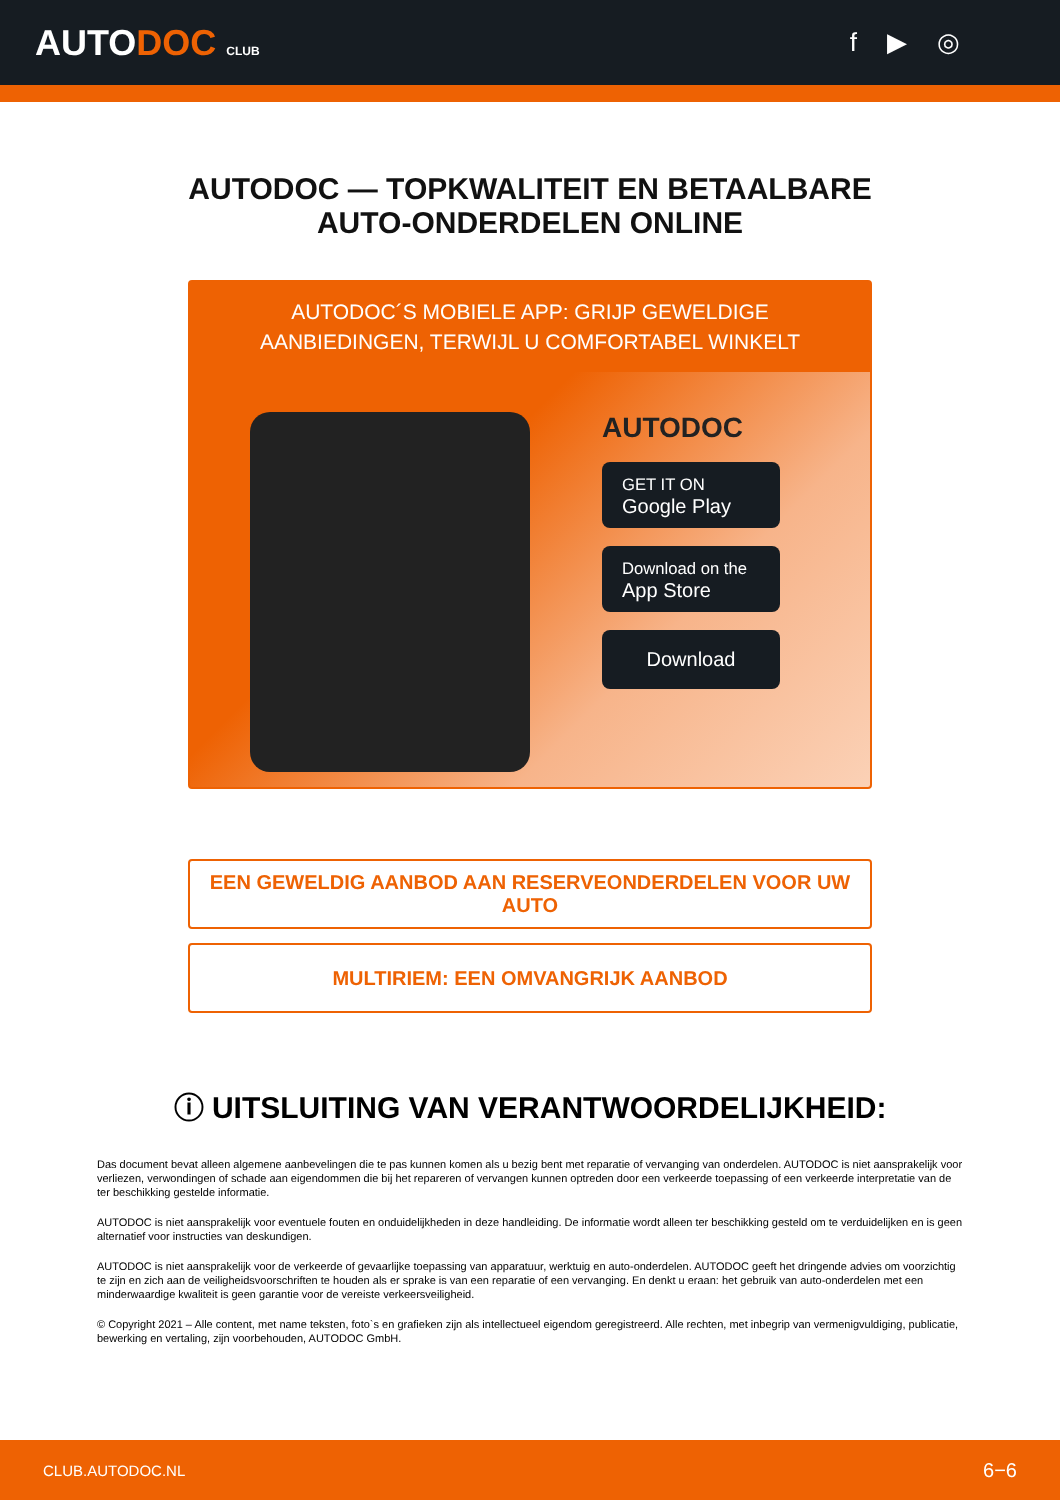AUTODOC CLUB
f ▶ ◎
AUTODOC — TOPKWALITEIT EN BETAALBARE AUTO-ONDERDELEN ONLINE
AUTODOC´S MOBIELE APP: GRIJP GEWELDIGE AANBIEDINGEN, TERWIJL U COMFORTABEL WINKELT
AUTODOC
GET IT ON
Google Play
Download on the
App Store
Download
EEN GEWELDIG AANBOD AAN RESERVEONDERDELEN VOOR UW AUTO
MULTIRIEM: EEN OMVANGRIJK AANBOD
ⓘ UITSLUITING VAN VERANTWOORDELIJKHEID:
Das document bevat alleen algemene aanbevelingen die te pas kunnen komen als u bezig bent met reparatie of vervanging van onderdelen. AUTODOC is niet aansprakelijk voor verliezen, verwondingen of schade aan eigendommen die bij het repareren of vervangen kunnen optreden door een verkeerde toepassing of een verkeerde interpretatie van de ter beschikking gestelde informatie.
AUTODOC is niet aansprakelijk voor eventuele fouten en onduidelijkheden in deze handleiding. De informatie wordt alleen ter beschikking gesteld om te verduidelijken en is geen alternatief voor instructies van deskundigen.
AUTODOC is niet aansprakelijk voor de verkeerde of gevaarlijke toepassing van apparatuur, werktuig en auto-onderdelen. AUTODOC geeft het dringende advies om voorzichtig te zijn en zich aan de veiligheidsvoorschriften te houden als er sprake is van een reparatie of een vervanging. En denkt u eraan: het gebruik van auto-onderdelen met een minderwaardige kwaliteit is geen garantie voor de vereiste verkeersveiligheid.
© Copyright 2021 – Alle content, met name teksten, foto`s en grafieken zijn als intellectueel eigendom geregistreerd. Alle rechten, met inbegrip van vermenigvuldiging, publicatie, bewerking en vertaling, zijn voorbehouden, AUTODOC GmbH.
CLUB.AUTODOC.NL 6−6